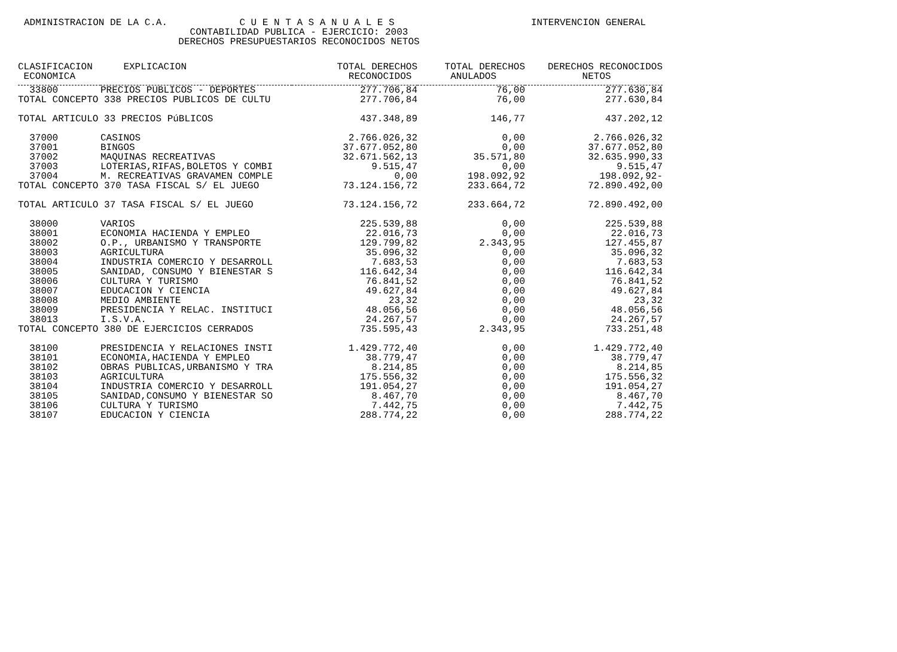ADMINISTRACION DE LA C.A. INTERVENCION GENERAL
C U E N T A S A N U A L E S
CONTABILIDAD PUBLICA - EJERCICIO: 2003
DERECHOS PRESUPUESTARIOS RECONOCIDOS NETOS
| CLASIFICACION ECONOMICA | EXPLICACION | TOTAL DERECHOS RECONOCIDOS | TOTAL DERECHOS ANULADOS | DERECHOS RECONOCIDOS NETOS |
| --- | --- | --- | --- | --- |
| 33800 | PRECIOS PUBLICOS - DEPORTES | 277.706,84 | 76,00 | 277.630,84 |
| TOTAL CONCEPTO 338 PRECIOS PUBLICOS DE CULTU | | 277.706,84 | 76,00 | 277.630,84 |
| TOTAL ARTICULO 33 PRECIOS PúBLICOS | | 437.348,89 | 146,77 | 437.202,12 |
| 37000 | CASINOS | 2.766.026,32 | 0,00 | 2.766.026,32 |
| 37001 | BINGOS | 37.677.052,80 | 0,00 | 37.677.052,80 |
| 37002 | MAQUINAS RECREATIVAS | 32.671.562,13 | 35.571,80 | 32.635.990,33 |
| 37003 | LOTERIAS,RIFAS,BOLETOS Y COMBI | 9.515,47 | 0,00 | 9.515,47 |
| 37004 | M. RECREATIVAS GRAVAMEN COMPLE | 0,00 | 198.092,92 | 198.092,92- |
| TOTAL CONCEPTO 370 TASA FISCAL S/ EL JUEGO | | 73.124.156,72 | 233.664,72 | 72.890.492,00 |
| TOTAL ARTICULO 37 TASA FISCAL S/ EL JUEGO | | 73.124.156,72 | 233.664,72 | 72.890.492,00 |
| 38000 | VARIOS | 225.539,88 | 0,00 | 225.539,88 |
| 38001 | ECONOMIA HACIENDA Y EMPLEO | 22.016,73 | 0,00 | 22.016,73 |
| 38002 | O.P., URBANISMO Y TRANSPORTE | 129.799,82 | 2.343,95 | 127.455,87 |
| 38003 | AGRICULTURA | 35.096,32 | 0,00 | 35.096,32 |
| 38004 | INDUSTRIA COMERCIO Y DESARROLL | 7.683,53 | 0,00 | 7.683,53 |
| 38005 | SANIDAD, CONSUMO Y BIENESTAR S | 116.642,34 | 0,00 | 116.642,34 |
| 38006 | CULTURA Y TURISMO | 76.841,52 | 0,00 | 76.841,52 |
| 38007 | EDUCACION Y CIENCIA | 49.627,84 | 0,00 | 49.627,84 |
| 38008 | MEDIO AMBIENTE | 23,32 | 0,00 | 23,32 |
| 38009 | PRESIDENCIA Y RELAC. INSTITUCI | 48.056,56 | 0,00 | 48.056,56 |
| 38013 | I.S.V.A. | 24.267,57 | 0,00 | 24.267,57 |
| TOTAL CONCEPTO 380 DE EJERCICIOS CERRADOS | | 735.595,43 | 2.343,95 | 733.251,48 |
| 38100 | PRESIDENCIA Y RELACIONES INSTI | 1.429.772,40 | 0,00 | 1.429.772,40 |
| 38101 | ECONOMIA,HACIENDA Y EMPLEO | 38.779,47 | 0,00 | 38.779,47 |
| 38102 | OBRAS PUBLICAS,URBANISMO Y TRA | 8.214,85 | 0,00 | 8.214,85 |
| 38103 | AGRICULTURA | 175.556,32 | 0,00 | 175.556,32 |
| 38104 | INDUSTRIA COMERCIO Y DESARROLL | 191.054,27 | 0,00 | 191.054,27 |
| 38105 | SANIDAD,CONSUMO Y BIENESTAR SO | 8.467,70 | 0,00 | 8.467,70 |
| 38106 | CULTURA Y TURISMO | 7.442,75 | 0,00 | 7.442,75 |
| 38107 | EDUCACION Y CIENCIA | 288.774,22 | 0,00 | 288.774,22 |